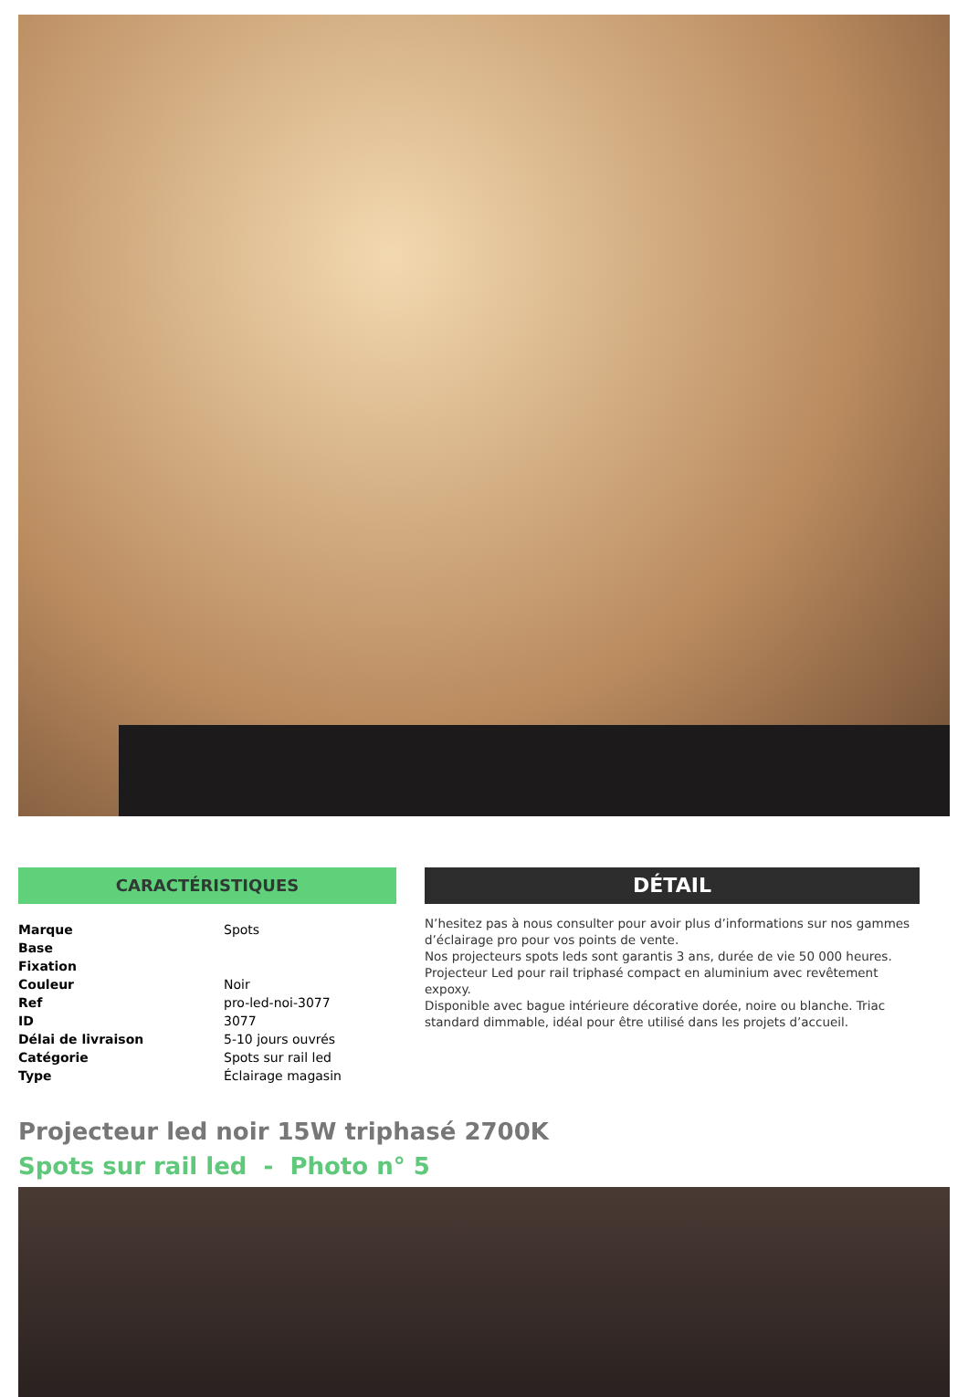CARACTÉRISTIQUES
| Marque | Spots |
| Base | |
| Fixation | |
| Couleur | Noir |
| Ref | pro-led-noi-3077 |
| ID | 3077 |
| Délai de livraison | 5-10 jours ouvrés |
| Catégorie | Spots sur rail led |
| Type | Éclairage magasin |
DÉTAIL
N’hesitez pas à nous consulter pour avoir plus d’informations sur nos gammes d’éclairage pro pour vos points de vente.
Nos projecteurs spots leds sont garantis 3 ans, durée de vie 50 000 heures.
Projecteur Led pour rail triphasé compact en aluminium avec revêtement expoxy.
Disponible avec bague intérieure décorative dorée, noire ou blanche. Triac standard dimmable, idéal pour être utilisé dans les projets d’accueil.
Projecteur led noir 15W triphasé 2700K
Spots sur rail led - Photo n° 5